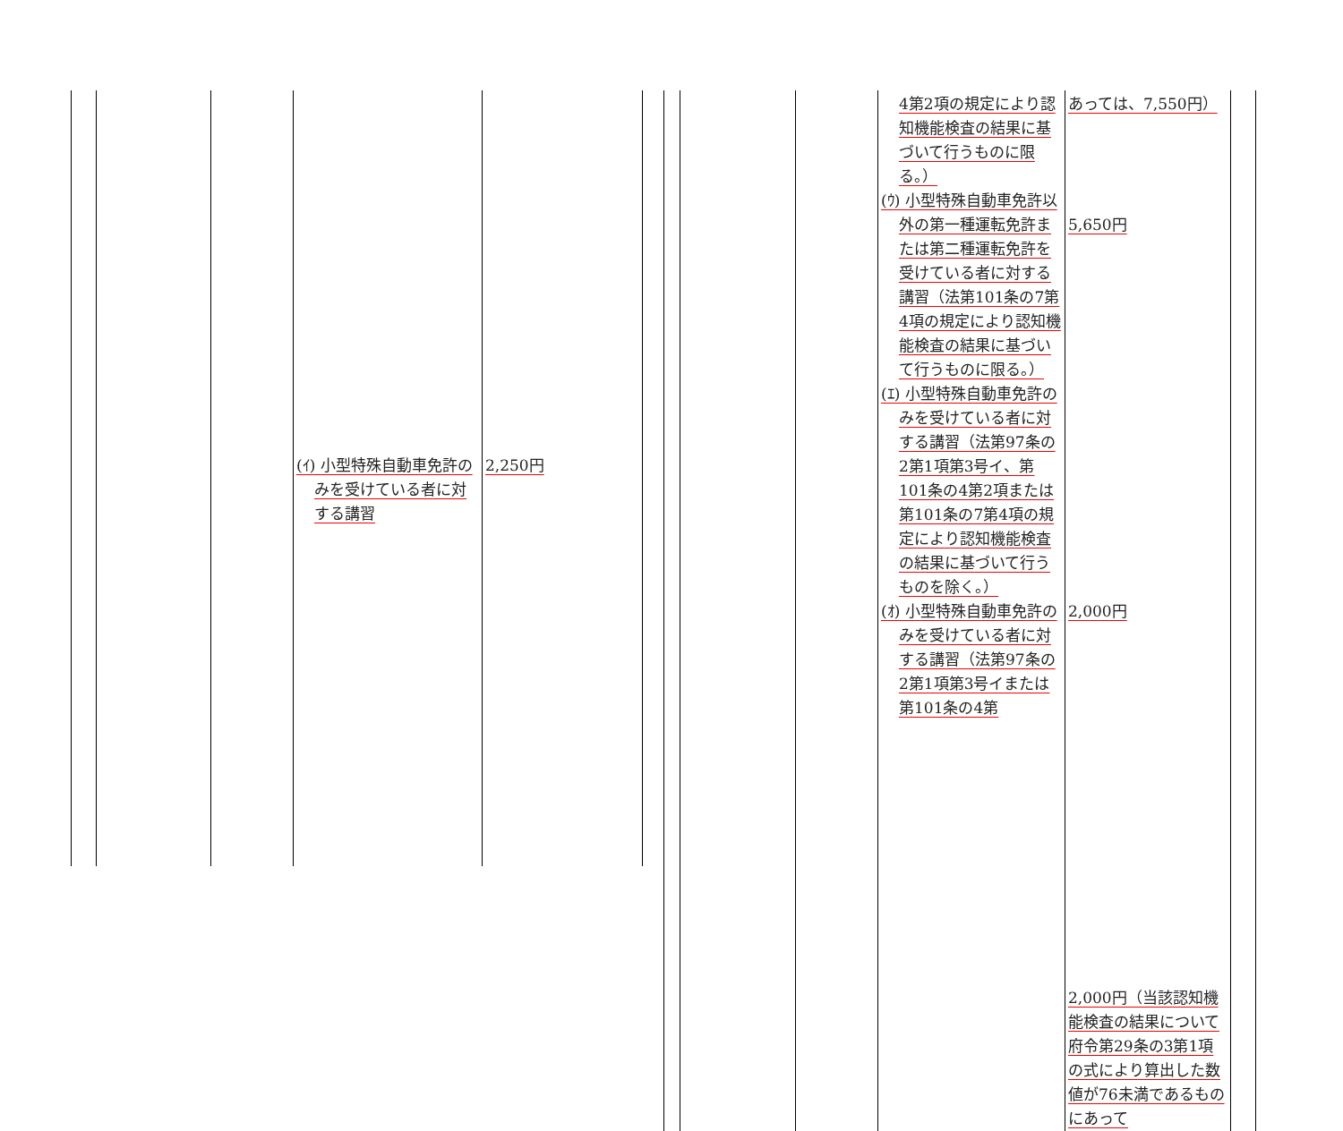| | | | (ｲ) 小型特殊自動車免許のみを受けている者に対する講習 | 2,250円 |
| | | | 4第2項の規定により認知機能検査の結果に基づいて行うものに限る。） (ｳ) 小型特殊自動車免許以外の第一種運転免許または第二種運転免許を受けている者に対する講習（法第101条の7第4項の規定により認知機能検査の結果に基づいて行うものに限る。） (ｴ) 小型特殊自動車免許のみを受けている者に対する講習（法第97条の2第1項第3号イ、第101条の4第2項または第101条の7第4項の規定により認知機能検査の結果に基づいて行うものを除く。） (ｵ) 小型特殊自動車免許のみを受けている者に対する講習（法第97条の2第1項第3号イまたは第101条の4第 | あっては、7,550円） 5,650円 2,000円 2,000円（当該認知機能検査の結果について府令第29条の3第1項の式により算出した数値が76未満であるものにあって | |